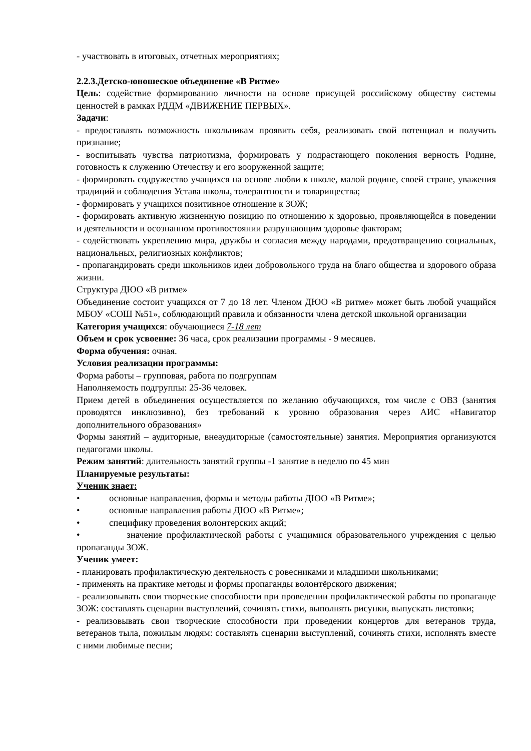- участвовать в итоговых, отчетных мероприятиях;
2.2.3.Детско-юношеское объединение «В Ритме»
Цель: содействие формированию личности на основе присущей российскому обществу системы ценностей в рамках РДДМ «ДВИЖЕНИЕ ПЕРВЫХ».
Задачи:
- предоставлять возможность школьникам проявить себя, реализовать свой потенциал и получить признание;
- воспитывать чувства патриотизма, формировать у подрастающего поколения верность Родине, готовность к служению Отечеству и его вооруженной защите;
- формировать содружество учащихся на основе любви к школе, малой родине, своей стране, уважения традиций и соблюдения Устава школы, толерантности и товарищества;
- формировать у учащихся позитивное отношение к ЗОЖ;
- формировать активную жизненную позицию по отношению к здоровью, проявляющейся в поведении и деятельности и осознанном противостоянии разрушающим здоровье факторам;
- содействовать укреплению мира, дружбы и согласия между народами, предотвращению социальных, национальных, религиозных конфликтов;
- пропагандировать среди школьников идеи добровольного труда на благо общества и здорового образа жизни.
Структура ДЮО «В ритме»
Объединение состоит учащихся от 7 до 18 лет. Членом ДЮО «В ритме» может быть любой учащийся МБОУ «СОШ №51», соблюдающий правила и обязанности члена детской школьной организации
Категория учащихся: обучающиеся 7-18 лет
Объем и срок усвоение: 36 часа, срок реализации программы - 9 месяцев.
Форма обучения: очная.
Условия реализации программы:
Форма работы – групповая, работа по подгруппам
Наполняемость подгруппы: 25-36 человек.
Прием детей в объединения осуществляется по желанию обучающихся, том числе с ОВЗ (занятия проводятся инклюзивно), без требований к уровню образования через АИС «Навигатор дополнительного образования»
Формы занятий – аудиторные, внеаудиторные (самостоятельные) занятия. Мероприятия организуются педагогами школы.
Режим занятий: длительность занятий группы -1 занятие в неделю по 45 мин
Планируемые результаты:
Ученик знает:
• основные направления, формы и методы работы ДЮО «В Ритме»;
• основные направления работы ДЮО «В Ритме»;
• специфику проведения волонтерских акций;
• значение профилактической работы с учащимися образовательного учреждения с целью пропаганды ЗОЖ.
Ученик умеет:
- планировать профилактическую деятельность с ровесниками и младшими школьниками;
- применять на практике методы и формы пропаганды волонтёрского движения;
- реализовывать свои творческие способности при проведении профилактической работы по пропаганде ЗОЖ: составлять сценарии выступлений, сочинять стихи, выполнять рисунки, выпускать листовки;
- реализовывать свои творческие способности при проведении концертов для ветеранов труда, ветеранов тыла, пожилым людям: составлять сценарии выступлений, сочинять стихи, исполнять вместе с ними любимые песни;